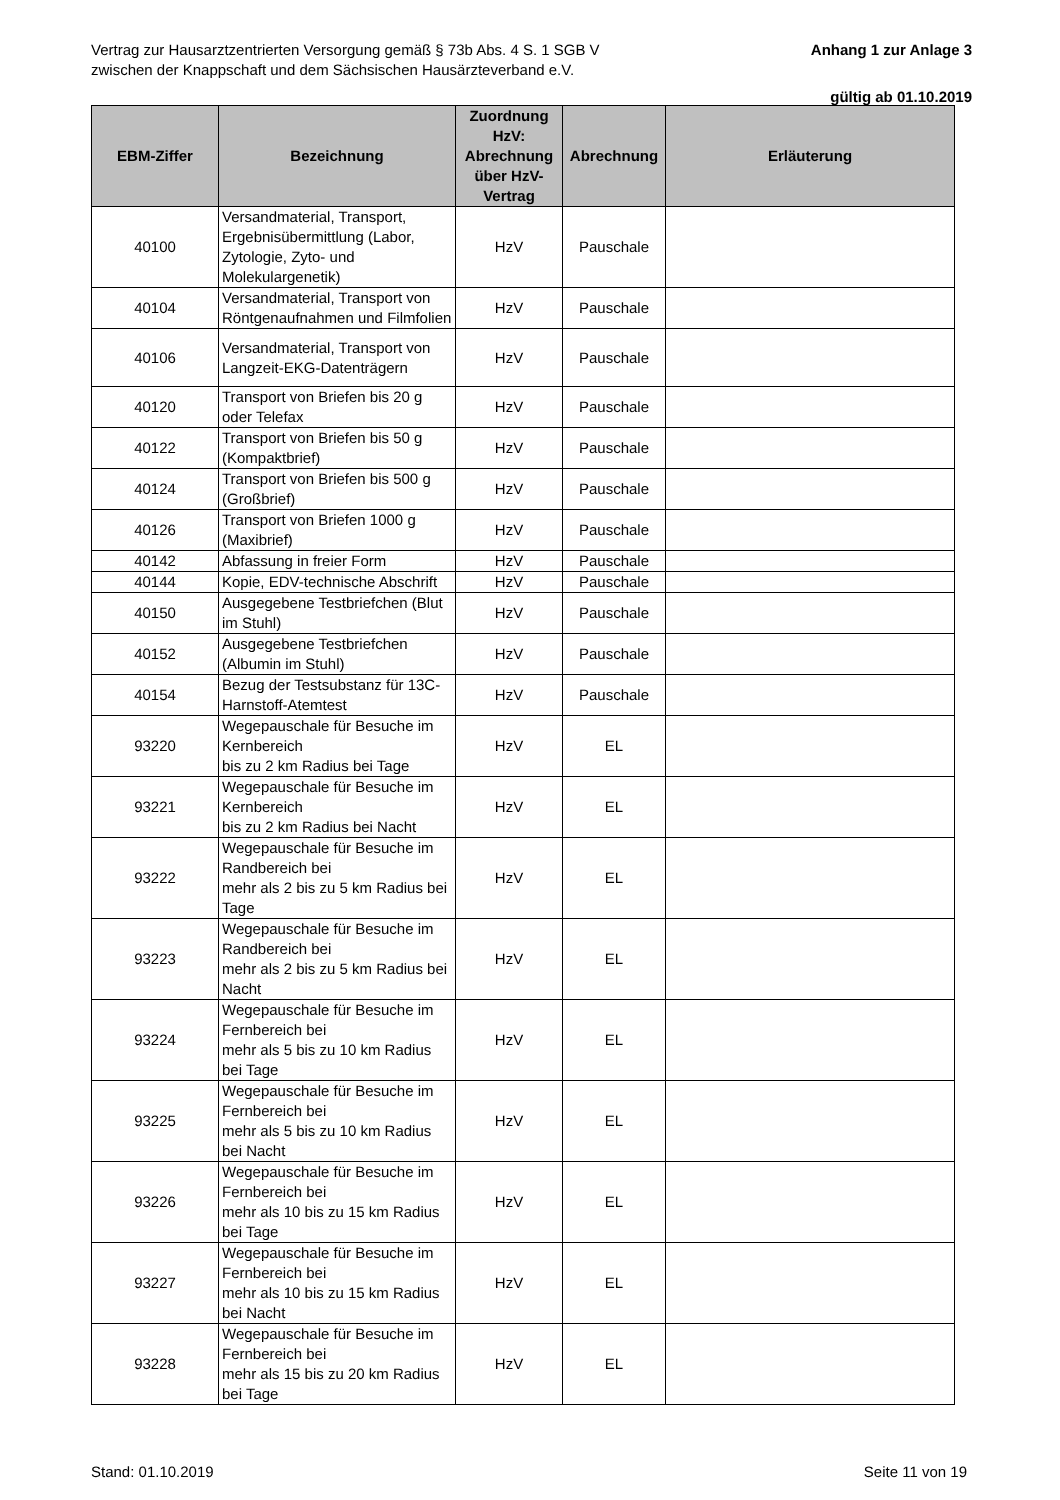Vertrag zur Hausarztzentrierten Versorgung gemäß § 73b Abs. 4 S. 1 SGB V
zwischen der Knappschaft und dem Sächsischen Hausärzteverband e.V.
Anhang 1 zur Anlage 3
gültig ab 01.10.2019
| EBM-Ziffer | Bezeichnung | Zuordnung HzV: Abrechnung über HzV-Vertrag | Abrechnung | Erläuterung |
| --- | --- | --- | --- | --- |
| 40100 | Versandmaterial, Transport, Ergebnisübermittlung (Labor, Zytologie, Zyto- und Molekulargenetik) | HzV | Pauschale | |
| 40104 | Versandmaterial, Transport von Röntgenaufnahmen und Filmfolien | HzV | Pauschale | |
| 40106 | Versandmaterial, Transport von Langzeit-EKG-Datenträgern | HzV | Pauschale | |
| 40120 | Transport von Briefen bis 20 g oder Telefax | HzV | Pauschale | |
| 40122 | Transport von Briefen bis 50 g (Kompaktbrief) | HzV | Pauschale | |
| 40124 | Transport von Briefen bis 500 g (Großbrief) | HzV | Pauschale | |
| 40126 | Transport von Briefen 1000 g (Maxibrief) | HzV | Pauschale | |
| 40142 | Abfassung in freier Form | HzV | Pauschale | |
| 40144 | Kopie, EDV-technische Abschrift | HzV | Pauschale | |
| 40150 | Ausgegebene Testbriefchen (Blut im Stuhl) | HzV | Pauschale | |
| 40152 | Ausgegebene Testbriefchen (Albumin im Stuhl) | HzV | Pauschale | |
| 40154 | Bezug der Testsubstanz für 13C-Harnstoff-Atemtest | HzV | Pauschale | |
| 93220 | Wegepauschale für Besuche im Kernbereich bis zu 2 km Radius bei Tage | HzV | EL | |
| 93221 | Wegepauschale für Besuche im Kernbereich bis zu 2 km Radius bei Nacht | HzV | EL | |
| 93222 | Wegepauschale für Besuche im Randbereich bei mehr als 2 bis zu 5 km Radius bei Tage | HzV | EL | |
| 93223 | Wegepauschale für Besuche im Randbereich bei mehr als 2 bis zu 5 km Radius bei Nacht | HzV | EL | |
| 93224 | Wegepauschale für Besuche im Fernbereich bei mehr als 5 bis zu 10 km Radius bei Tage | HzV | EL | |
| 93225 | Wegepauschale für Besuche im Fernbereich bei mehr als 5 bis zu 10 km Radius bei Nacht | HzV | EL | |
| 93226 | Wegepauschale für Besuche im Fernbereich bei mehr als 10 bis zu 15 km Radius bei Tage | HzV | EL | |
| 93227 | Wegepauschale für Besuche im Fernbereich bei mehr als 10 bis zu 15 km Radius bei Nacht | HzV | EL | |
| 93228 | Wegepauschale für Besuche im Fernbereich bei mehr als 15 bis zu 20 km Radius bei Tage | HzV | EL | |
Stand: 01.10.2019 Seite 11 von 19